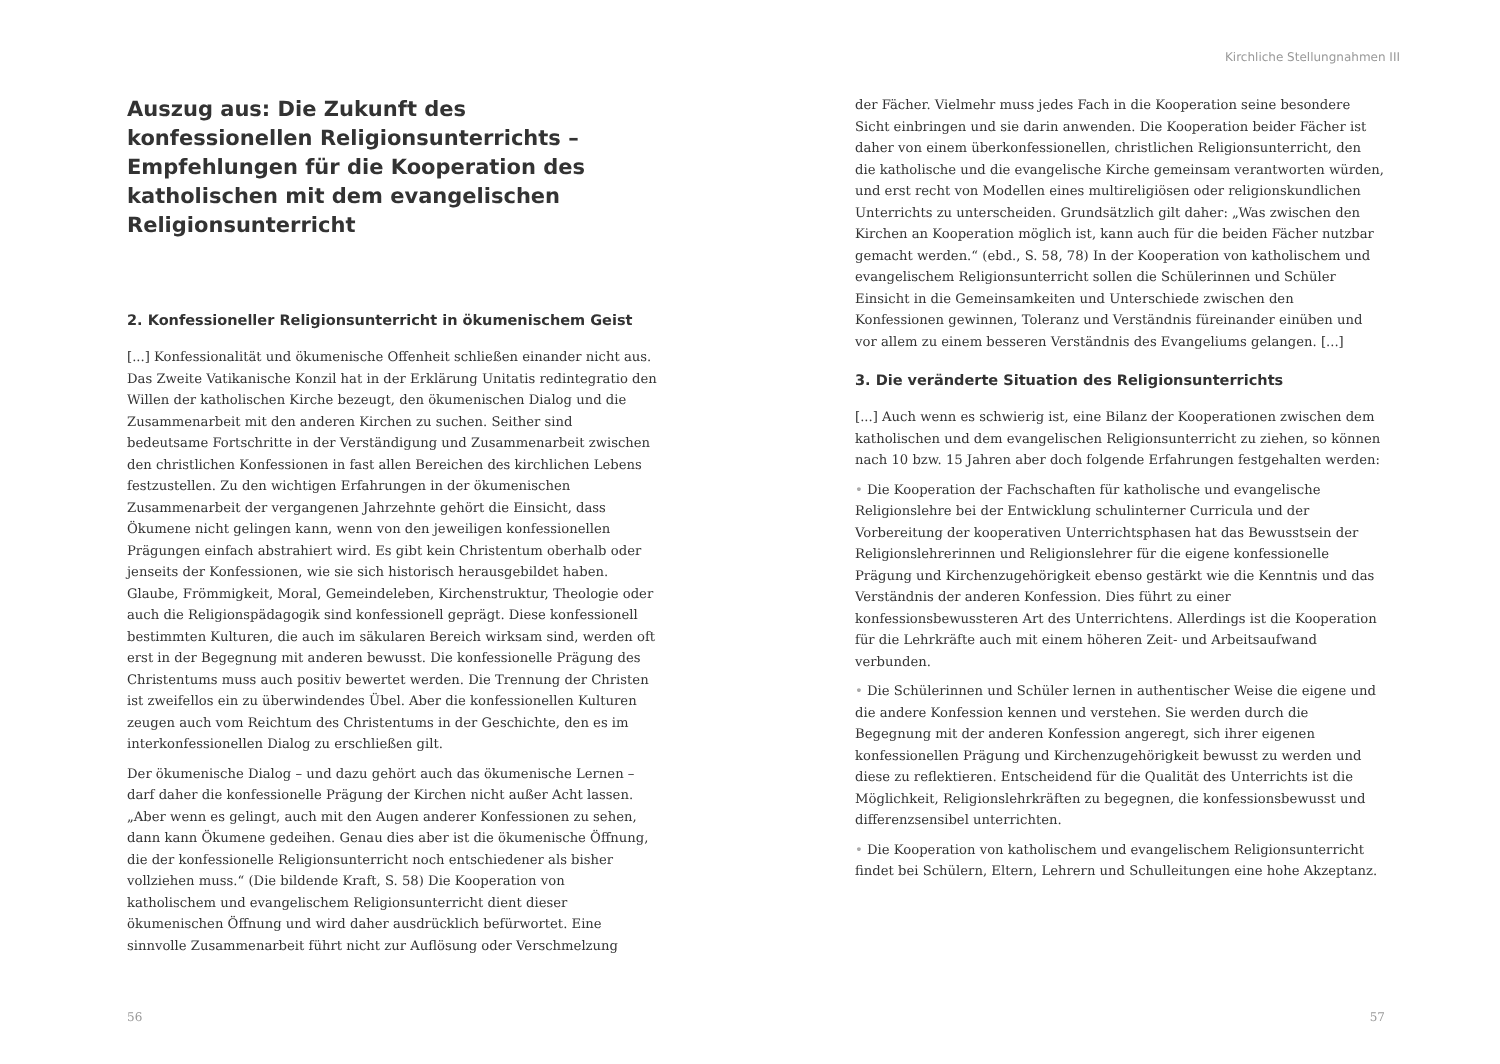Auszug aus: Die Zukunft des konfessionellen Religionsunterrichts – Empfehlungen für die Kooperation des katholischen mit dem evangelischen Religionsunterricht
2. Konfessioneller Religionsunterricht in ökumenischem Geist
[...] Konfessionalität und ökumenische Offenheit schließen einander nicht aus. Das Zweite Vatikanische Konzil hat in der Erklärung Unitatis redintegratio den Willen der katholischen Kirche bezeugt, den ökumenischen Dialog und die Zusammenarbeit mit den anderen Kirchen zu suchen. Seither sind bedeutsame Fortschritte in der Verständigung und Zusammenarbeit zwischen den christlichen Konfessionen in fast allen Bereichen des kirchlichen Lebens festzustellen. Zu den wichtigen Erfahrungen in der ökumenischen Zusammenarbeit der vergangenen Jahrzehnte gehört die Einsicht, dass Ökumene nicht gelingen kann, wenn von den jeweiligen konfessionellen Prägungen einfach abstrahiert wird. Es gibt kein Christentum oberhalb oder jenseits der Konfessionen, wie sie sich historisch herausgebildet haben. Glaube, Frömmigkeit, Moral, Gemeindeleben, Kirchenstruktur, Theologie oder auch die Religionspädagogik sind konfessionell geprägt. Diese konfessionell bestimmten Kulturen, die auch im säkularen Bereich wirksam sind, werden oft erst in der Begegnung mit anderen bewusst. Die konfessionelle Prägung des Christentums muss auch positiv bewertet werden. Die Trennung der Christen ist zweifellos ein zu überwindendes Übel. Aber die konfessionellen Kulturen zeugen auch vom Reichtum des Christentums in der Geschichte, den es im interkonfessionellen Dialog zu erschließen gilt.
Der ökumenische Dialog – und dazu gehört auch das ökumenische Lernen – darf daher die konfessionelle Prägung der Kirchen nicht außer Acht lassen. „Aber wenn es gelingt, auch mit den Augen anderer Konfessionen zu sehen, dann kann Ökumene gedeihen. Genau dies aber ist die ökumenische Öffnung, die der konfessionelle Religionsunterricht noch entschiedener als bisher vollziehen muss.“ (Die bildende Kraft, S. 58) Die Kooperation von katholischem und evangelischem Religionsunterricht dient dieser ökumenischen Öffnung und wird daher ausdrücklich befürwortet. Eine sinnvolle Zusammenarbeit führt nicht zur Auflösung oder Verschmelzung
56
Kirchliche Stellungnahmen III
der Fächer. Vielmehr muss jedes Fach in die Kooperation seine besondere Sicht einbringen und sie darin anwenden. Die Kooperation beider Fächer ist daher von einem überkonfessionellen, christlichen Religionsunterricht, den die katholische und die evangelische Kirche gemeinsam verantworten würden, und erst recht von Modellen eines multireligiösen oder religionskundlichen Unterrichts zu unterscheiden. Grundsätzlich gilt daher: „Was zwischen den Kirchen an Kooperation möglich ist, kann auch für die beiden Fächer nutzbar gemacht werden.“ (ebd., S. 58, 78) In der Kooperation von katholischem und evangelischem Religionsunterricht sollen die Schülerinnen und Schüler Einsicht in die Gemeinsamkeiten und Unterschiede zwischen den Konfessionen gewinnen, Toleranz und Verständnis füreinander einüben und vor allem zu einem besseren Verständnis des Evangeliums gelangen. [...]
3. Die veränderte Situation des Religionsunterrichts
[...] Auch wenn es schwierig ist, eine Bilanz der Kooperationen zwischen dem katholischen und dem evangelischen Religionsunterricht zu ziehen, so können nach 10 bzw. 15 Jahren aber doch folgende Erfahrungen festgehalten werden:
• Die Kooperation der Fachschaften für katholische und evangelische Religionslehre bei der Entwicklung schulinterner Curricula und der Vorbereitung der kooperativen Unterrichtsphasen hat das Bewusstsein der Religionslehrerinnen und Religionslehrer für die eigene konfessionelle Prägung und Kirchenzugehörigkeit ebenso gestärkt wie die Kenntnis und das Verständnis der anderen Konfession. Dies führt zu einer konfessionsbewussteren Art des Unterrichtens. Allerdings ist die Kooperation für die Lehrkräfte auch mit einem höheren Zeit- und Arbeitsaufwand verbunden.
• Die Schülerinnen und Schüler lernen in authentischer Weise die eigene und die andere Konfession kennen und verstehen. Sie werden durch die Begegnung mit der anderen Konfession angeregt, sich ihrer eigenen konfessionellen Prägung und Kirchenzugehörigkeit bewusst zu werden und diese zu reflektieren. Entscheidend für die Qualität des Unterrichts ist die Möglichkeit, Religionslehrkräften zu begegnen, die konfessionsbewusst und differenzsensibel unterrichten.
• Die Kooperation von katholischem und evangelischem Religionsunterricht findet bei Schülern, Eltern, Lehrern und Schulleitungen eine hohe Akzeptanz.
57